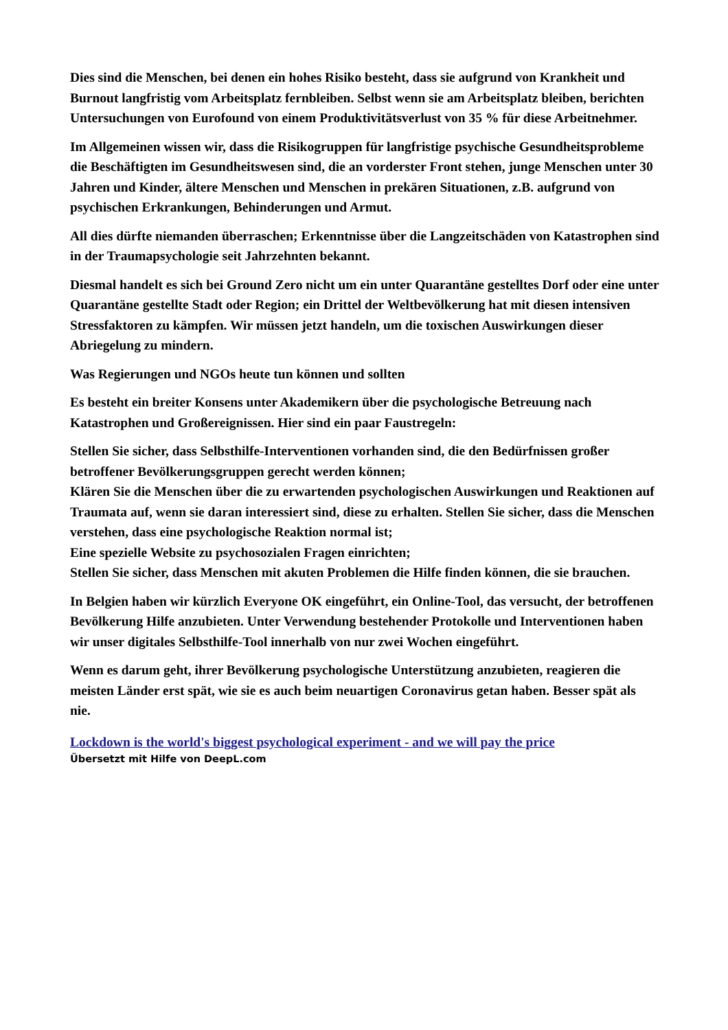Dies sind die Menschen, bei denen ein hohes Risiko besteht, dass sie aufgrund von Krankheit und Burnout langfristig vom Arbeitsplatz fernbleiben. Selbst wenn sie am Arbeitsplatz bleiben, berichten Untersuchungen von Eurofound von einem Produktivitätsverlust von 35 % für diese Arbeitnehmer.
Im Allgemeinen wissen wir, dass die Risikogruppen für langfristige psychische Gesundheitsprobleme die Beschäftigten im Gesundheitswesen sind, die an vorderster Front stehen, junge Menschen unter 30 Jahren und Kinder, ältere Menschen und Menschen in prekären Situationen, z.B. aufgrund von psychischen Erkrankungen, Behinderungen und Armut.
All dies dürfte niemanden überraschen; Erkenntnisse über die Langzeitschäden von Katastrophen sind in der Traumapsychologie seit Jahrzehnten bekannt.
Diesmal handelt es sich bei Ground Zero nicht um ein unter Quarantäne gestelltes Dorf oder eine unter Quarantäne gestellte Stadt oder Region; ein Drittel der Weltbevölkerung hat mit diesen intensiven Stressfaktoren zu kämpfen. Wir müssen jetzt handeln, um die toxischen Auswirkungen dieser Abriegelung zu mindern.
Was Regierungen und NGOs heute tun können und sollten
Es besteht ein breiter Konsens unter Akademikern über die psychologische Betreuung nach Katastrophen und Großereignissen. Hier sind ein paar Faustregeln:
Stellen Sie sicher, dass Selbsthilfe-Interventionen vorhanden sind, die den Bedürfnissen großer betroffener Bevölkerungsgruppen gerecht werden können;
Klären Sie die Menschen über die zu erwartenden psychologischen Auswirkungen und Reaktionen auf Traumata auf, wenn sie daran interessiert sind, diese zu erhalten. Stellen Sie sicher, dass die Menschen verstehen, dass eine psychologische Reaktion normal ist;
Eine spezielle Website zu psychosozialen Fragen einrichten;
Stellen Sie sicher, dass Menschen mit akuten Problemen die Hilfe finden können, die sie brauchen.
In Belgien haben wir kürzlich Everyone OK eingeführt, ein Online-Tool, das versucht, der betroffenen Bevölkerung Hilfe anzubieten. Unter Verwendung bestehender Protokolle und Interventionen haben wir unser digitales Selbsthilfe-Tool innerhalb von nur zwei Wochen eingeführt.
Wenn es darum geht, ihrer Bevölkerung psychologische Unterstützung anzubieten, reagieren die meisten Länder erst spät, wie sie es auch beim neuartigen Coronavirus getan haben. Besser spät als nie.
Lockdown is the world's biggest psychological experiment - and we will pay the price
Übersetzt mit Hilfe von DeepL.com